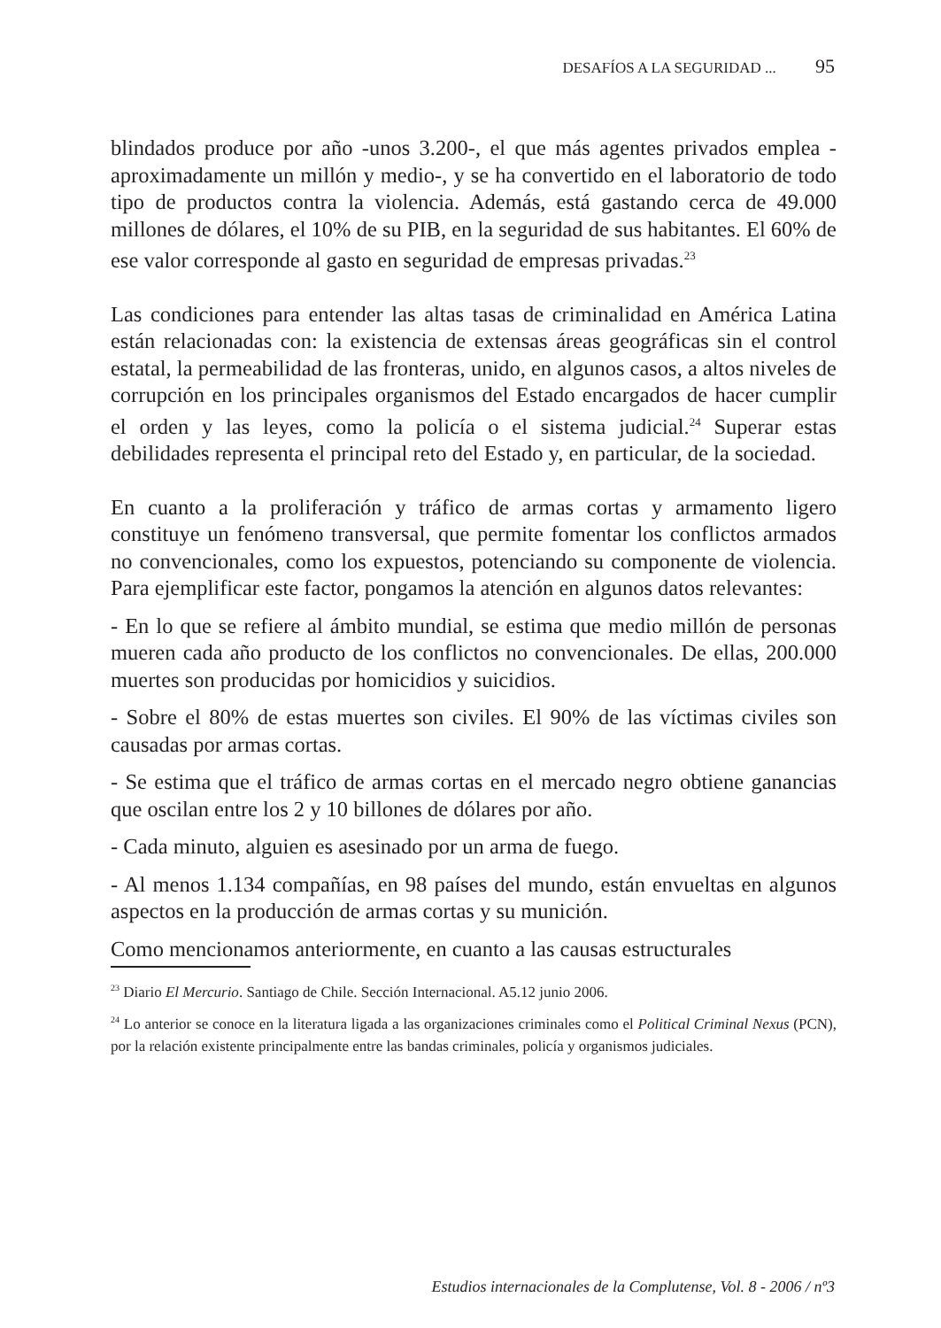DESAFÍOS A LA SEGURIDAD ... 95
blindados produce por año -unos 3.200-, el que más agentes privados emplea -aproximadamente un millón y medio-, y se ha convertido en el laboratorio de todo tipo de productos contra la violencia. Además, está gastando cerca de 49.000 millones de dólares, el 10% de su PIB, en la seguridad de sus habitantes. El 60% de ese valor corresponde al gasto en seguridad de empresas privadas.<sup>23</sup>
Las condiciones para entender las altas tasas de criminalidad en América Latina están relacionadas con: la existencia de extensas áreas geográficas sin el control estatal, la permeabilidad de las fronteras, unido, en algunos casos, a altos niveles de corrupción en los principales organismos del Estado encargados de hacer cumplir el orden y las leyes, como la policía o el sistema judicial.<sup>24</sup> Superar estas debilidades representa el principal reto del Estado y, en particular, de la sociedad.
En cuanto a la proliferación y tráfico de armas cortas y armamento ligero constituye un fenómeno transversal, que permite fomentar los conflictos armados no convencionales, como los expuestos, potenciando su componente de violencia. Para ejemplificar este factor, pongamos la atención en algunos datos relevantes:
- En lo que se refiere al ámbito mundial, se estima que medio millón de personas mueren cada año producto de los conflictos no convencionales. De ellas, 200.000 muertes son producidas por homicidios y suicidios.
- Sobre el 80% de estas muertes son civiles. El 90% de las víctimas civiles son causadas por armas cortas.
- Se estima que el tráfico de armas cortas en el mercado negro obtiene ganancias que oscilan entre los 2 y 10 billones de dólares por año.
- Cada minuto, alguien es asesinado por un arma de fuego.
- Al menos 1.134 compañías, en 98 países del mundo, están envueltas en algunos aspectos en la producción de armas cortas y su munición.
Como mencionamos anteriormente, en cuanto a las causas estructurales
<sup>23</sup> Diario El Mercurio. Santiago de Chile. Sección Internacional. A5.12 junio 2006.
<sup>24</sup> Lo anterior se conoce en la literatura ligada a las organizaciones criminales como el Political Criminal Nexus (PCN), por la relación existente principalmente entre las bandas criminales, policía y organismos judiciales.
Estudios internacionales de la Complutense, Vol. 8 - 2006 / nº3